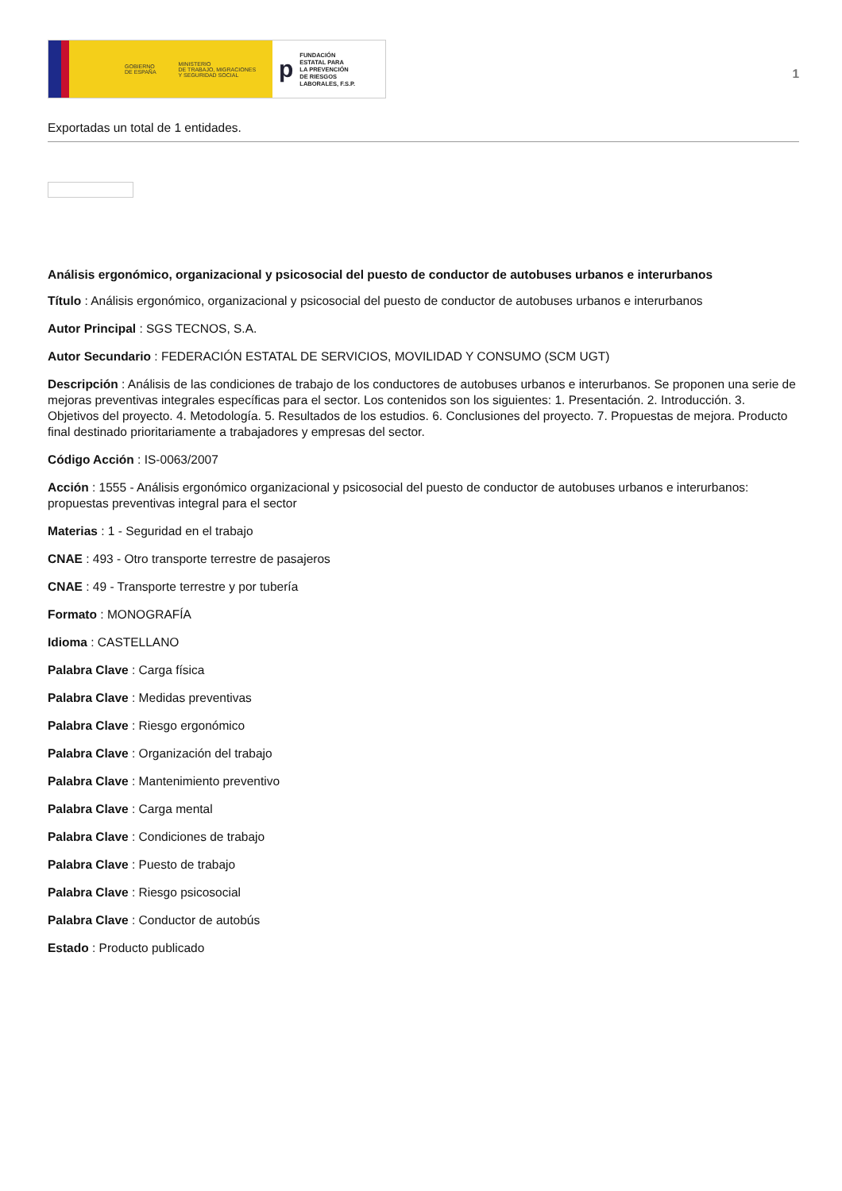GOBIERNO
DE ESPAÑA MINISTERIO
DE TRABAJO, MIGRACIONES
Y SEGURIDAD SOCIAL
p FUNDACIÓN
ESTATAL PARA
LA PREVENCIÓN
DE RIESGOS
LABORALES, F.S.P.
1
Exportadas un total de 1 entidades.
Análisis ergonómico, organizacional y psicosocial del puesto de conductor de autobuses urbanos e interurbanos
Título : Análisis ergonómico, organizacional y psicosocial del puesto de conductor de autobuses urbanos e interurbanos
Autor Principal : SGS TECNOS, S.A.
Autor Secundario : FEDERACIÓN ESTATAL DE SERVICIOS, MOVILIDAD Y CONSUMO (SCM UGT)
Descripción : Análisis de las condiciones de trabajo de los conductores de autobuses urbanos e interurbanos. Se proponen una serie de mejoras preventivas integrales específicas para el sector. Los contenidos son los siguientes: 1. Presentación. 2. Introducción. 3. Objetivos del proyecto. 4. Metodología. 5. Resultados de los estudios. 6. Conclusiones del proyecto. 7. Propuestas de mejora. Producto final destinado prioritariamente a trabajadores y empresas del sector.
Código Acción : IS-0063/2007
Acción : 1555 - Análisis ergonómico organizacional y psicosocial del puesto de conductor de autobuses urbanos e interurbanos: propuestas preventivas integral para el sector
Materias : 1 - Seguridad en el trabajo
CNAE : 493 - Otro transporte terrestre de pasajeros
CNAE : 49 - Transporte terrestre y por tubería
Formato : MONOGRAFÍA
Idioma : CASTELLANO
Palabra Clave : Carga física
Palabra Clave : Medidas preventivas
Palabra Clave : Riesgo ergonómico
Palabra Clave : Organización del trabajo
Palabra Clave : Mantenimiento preventivo
Palabra Clave : Carga mental
Palabra Clave : Condiciones de trabajo
Palabra Clave : Puesto de trabajo
Palabra Clave : Riesgo psicosocial
Palabra Clave : Conductor de autobús
Estado : Producto publicado